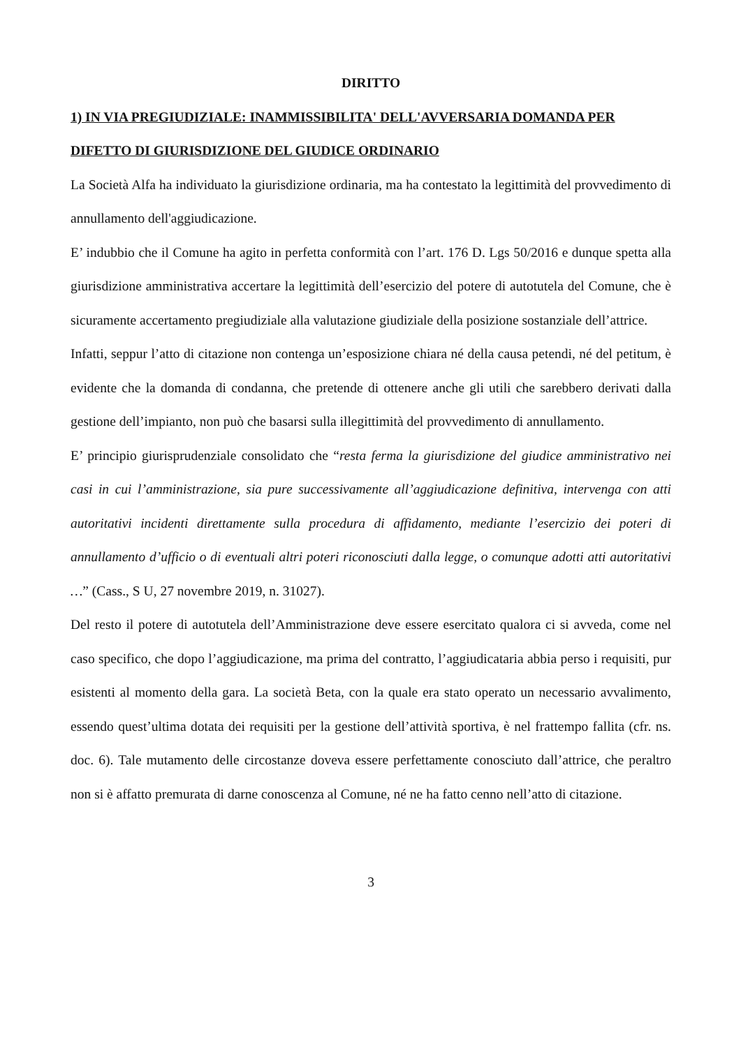DIRITTO
1) IN VIA PREGIUDIZIALE: INAMMISSIBILITA' DELL'AVVERSARIA DOMANDA PER DIFETTO DI GIURISDIZIONE DEL GIUDICE ORDINARIO
La Società Alfa ha individuato la giurisdizione ordinaria, ma ha contestato la legittimità del provvedimento di annullamento dell'aggiudicazione.
E’ indubbio che il Comune ha agito in perfetta conformità con l’art. 176 D. Lgs 50/2016 e dunque spetta alla giurisdizione amministrativa accertare la legittimità dell’esercizio del potere di autotutela del Comune, che è sicuramente accertamento pregiudiziale alla valutazione giudiziale della posizione sostanziale dell’attrice.
Infatti, seppur l’atto di citazione non contenga un’esposizione chiara né della causa petendi, né del petitum, è evidente che la domanda di condanna, che pretende di ottenere anche gli utili che sarebbero derivati dalla gestione dell’impianto, non può che basarsi sulla illegittimità del provvedimento di annullamento.
E’ principio giurisprudenziale consolidato che “resta ferma la giurisdizione del giudice amministrativo nei casi in cui l’amministrazione, sia pure successivamente all’aggiudicazione definitiva, intervenga con atti autoritativi incidenti direttamente sulla procedura di affidamento, mediante l’esercizio dei poteri di annullamento d’ufficio o di eventuali altri poteri riconosciuti dalla legge, o comunque adotti atti autoritativi …” (Cass., S U, 27 novembre 2019, n. 31027).
Del resto il potere di autotutela dell’Amministrazione deve essere esercitato qualora ci si avveda, come nel caso specifico, che dopo l’aggiudicazione, ma prima del contratto, l’aggiudicataria abbia perso i requisiti, pur esistenti al momento della gara. La società Beta, con la quale era stato operato un necessario avvalimento, essendo quest’ultima dotata dei requisiti per la gestione dell’attività sportiva, è nel frattempo fallita (cfr. ns. doc. 6). Tale mutamento delle circostanze doveva essere perfettamente conosciuto dall’attrice, che peraltro non si è affatto premurata di darne conoscenza al Comune, né ne ha fatto cenno nell’atto di citazione.
3